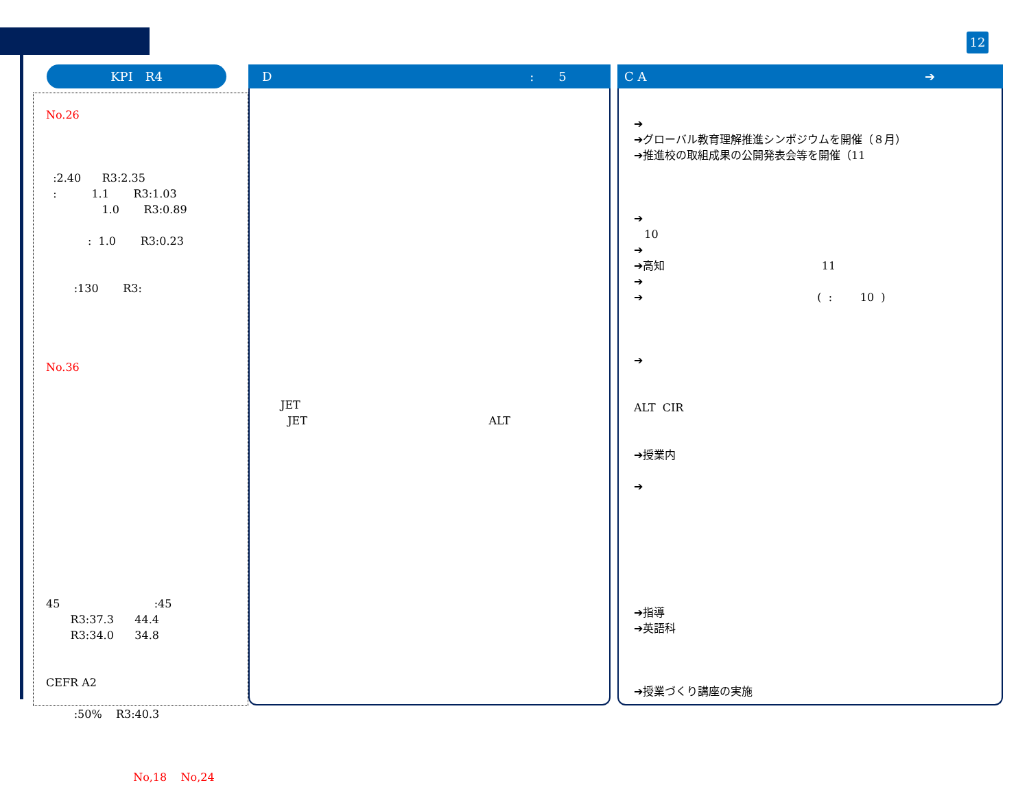12
KPI　R4
No.26
:2.40 R3:2.35
: 1.1 R3:1.03
1.0 R3:0.89
: 1.0 R3:0.23
:130 R3:
No.36
45 :45
R3:37.3 44.4
R3:34.0 34.8
CEFR A2
:50% R3:40.3
No,18 No,24
D :　　5
JET
JET ALT
C A ➔
➔
➔グローバル教育理解推進シンポジウムを開催（８月）
➔推進校の取組成果の公開発表会等を開催（11
➔
10
➔
➔高知 11
➔
➔ ( : 10 )
➔
ALT CIR
➔授業内
➔
➔指導
➔英語科
➔授業づくり講座の実施